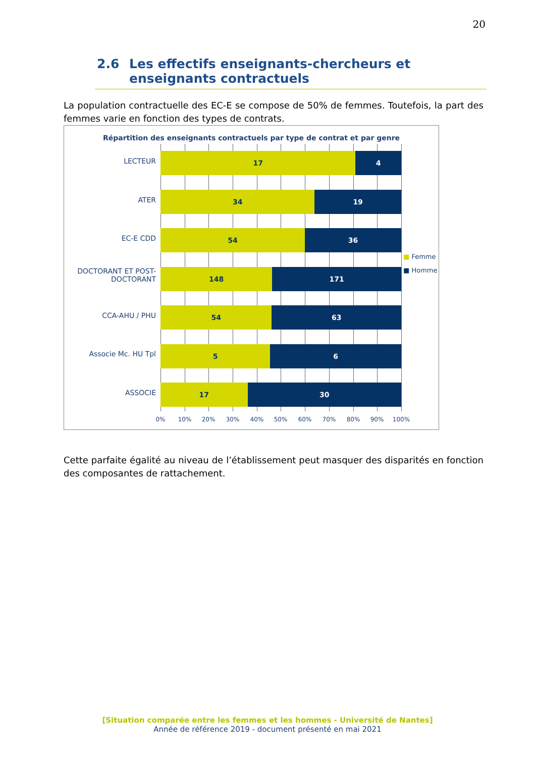20
2.6 Les effectifs enseignants-chercheurs et enseignants contractuels
La population contractuelle des EC-E se compose de 50% de femmes. Toutefois, la part des femmes varie en fonction des types de contrats.
Répartition des enseignants contractuels par type de contrat et par genre
LECTEUR
ATER
EC-E CDD
DOCTORANT ET POST-DOCTORANT
CCA-AHU / PHU
Associe Mc. HU Tpl
ASSOCIE
17 4
34 19
54 36
148 171
54 63
5 6
17 30
0% 10% 20% 30% 40% 50% 60% 70% 80% 90% 100%
■ Femme
■ Homme
Cette parfaite égalité au niveau de l’établissement peut masquer des disparités en fonction des composantes de rattachement.
[Situation comparée entre les femmes et les hommes - Université de Nantes]
Année de référence 2019 - document présenté en mai 2021